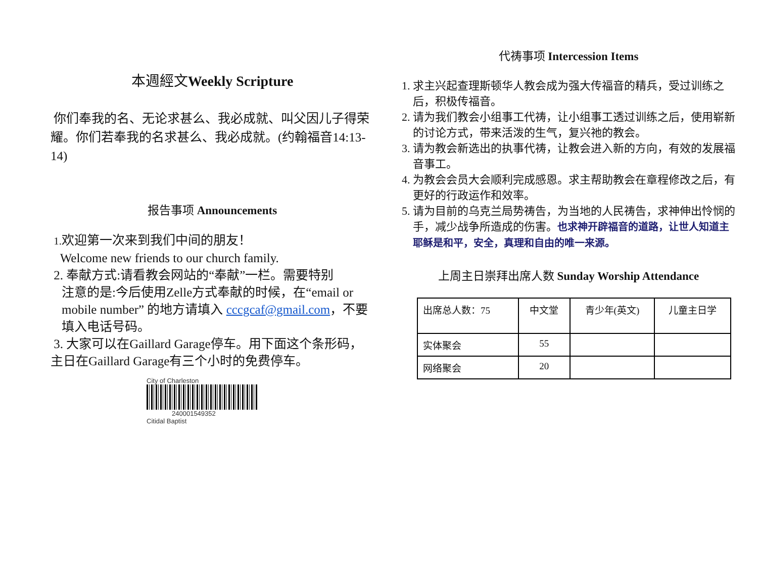本週經文Weekly Scripture
你们奉我的名、无论求甚么、我必成就、叫父因儿子得荣耀。你们若奉我的名求甚么、我必成就。(约翰福音14:13-14)
报告事项 Announcements
1. 欢迎第一次来到我们中间的朋友！
Welcome new friends to our church family.
2. 奉献方式:请看教会网站的“奉献”一栏。需要特别
注意的是:今后使用Zelle方式奉献的时候，在“email or mobile number” 的地方请填入 cccgcaf@gmail.com，不要填入电话号码。
3. 大家可以在Gaillard Garage停车。用下面这个条形码，主日在Gaillard Garage有三个小时的免费停车。
City of Charleston
240001549352
Citidal Baptist
代祷事项 Intercession Items
1. 求主兴起查理斯顿华人教会成为强大传福音的精兵，受过训练之后，积极传福音。
2. 请为我们教会小组事工代祷，让小组事工透过训练之后，使用崭新的讨论方式，带来活泼的生气，复兴祂的教会。
3. 请为教会新选出的执事代祷，让教会进入新的方向，有效的发展福音事工。
4. 为教会会员大会顺利完成感恩。求主帮助教会在章程修改之后，有更好的行政运作和效率。
5. 请为目前的乌克兰局势祷告，为当地的人民祷告，求神伸出怜悯的手，减少战争所造成的伤害。也求神开辟福音的道路，让世人知道主耶稣是和平，安全，真理和自由的唯一来源。
上周主日崇拜出席人数 Sunday Worship Attendance
| 出席总人数：75 | 中文堂 | 青少年(英文) | 儿童主日学 |
| 实体聚会 | 55 | | |
| 网络聚会 | 20 | | |